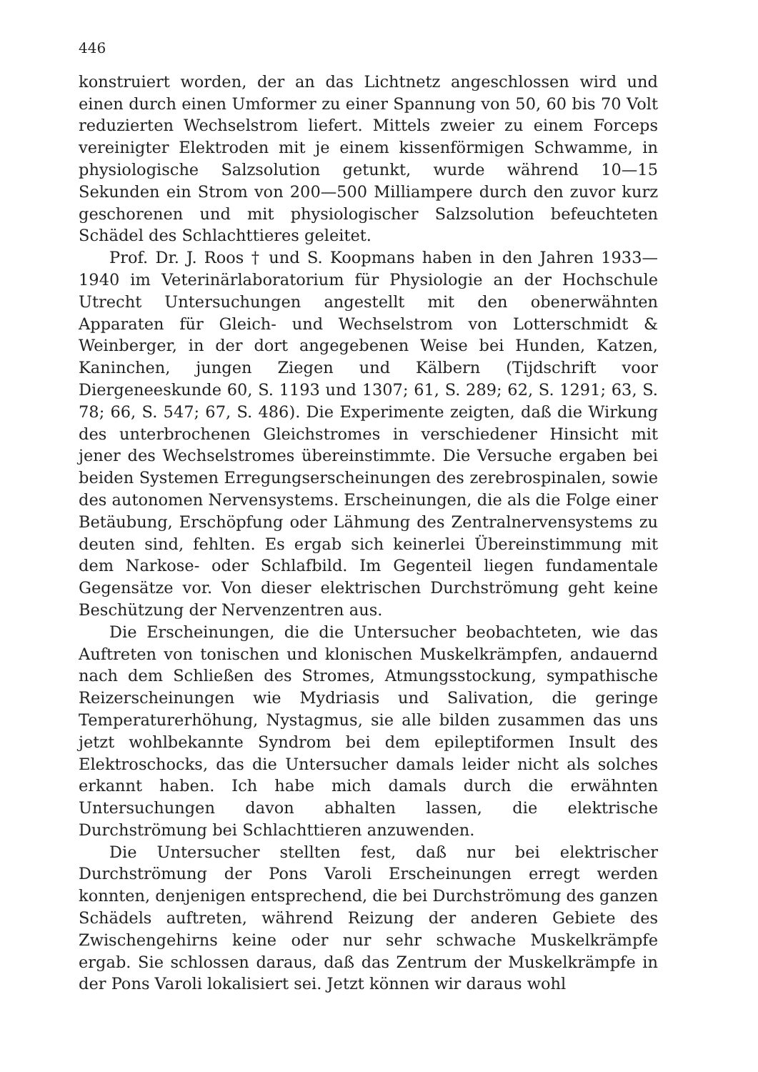446
konstruiert worden, der an das Lichtnetz angeschlossen wird und einen durch einen Umformer zu einer Spannung von 50, 60 bis 70 Volt reduzierten Wechselstrom liefert. Mittels zweier zu einem Forceps vereinigter Elektroden mit je einem kissenförmigen Schwamme, in physiologische Salzsolution getunkt, wurde während 10—15 Sekunden ein Strom von 200—500 Milliampere durch den zuvor kurz geschorenen und mit physiologischer Salzsolution befeuchteten Schädel des Schlachttieres geleitet.
Prof. Dr. J. Roos † und S. Koopmans haben in den Jahren 1933—1940 im Veterinärlaboratorium für Physiologie an der Hochschule Utrecht Untersuchungen angestellt mit den obenerwähnten Apparaten für Gleich- und Wechselstrom von Lotterschmidt & Weinberger, in der dort angegebenen Weise bei Hunden, Katzen, Kaninchen, jungen Ziegen und Kälbern (Tijdschrift voor Diergeneeskunde 60, S. 1193 und 1307; 61, S. 289; 62, S. 1291; 63, S. 78; 66, S. 547; 67, S. 486). Die Experimente zeigten, daß die Wirkung des unterbrochenen Gleichstromes in verschiedener Hinsicht mit jener des Wechselstromes übereinstimmte. Die Versuche ergaben bei beiden Systemen Erregungserscheinungen des zerebrospinalen, sowie des autonomen Nervensystems. Erscheinungen, die als die Folge einer Betäubung, Erschöpfung oder Lähmung des Zentralnervensystems zu deuten sind, fehlten. Es ergab sich keinerlei Übereinstimmung mit dem Narkose- oder Schlafbild. Im Gegenteil liegen fundamentale Gegensätze vor. Von dieser elektrischen Durchströmung geht keine Beschützung der Nervenzentren aus.
Die Erscheinungen, die die Untersucher beobachteten, wie das Auftreten von tonischen und klonischen Muskelkrämpfen, andauernd nach dem Schließen des Stromes, Atmungsstockung, sympathische Reizerscheinungen wie Mydriasis und Salivation, die geringe Temperaturerhöhung, Nystagmus, sie alle bilden zusammen das uns jetzt wohlbekannte Syndrom bei dem epileptiformen Insult des Elektroschocks, das die Untersucher damals leider nicht als solches erkannt haben. Ich habe mich damals durch die erwähnten Untersuchungen davon abhalten lassen, die elektrische Durchströmung bei Schlachttieren anzuwenden.
Die Untersucher stellten fest, daß nur bei elektrischer Durchströmung der Pons Varoli Erscheinungen erregt werden konnten, denjenigen entsprechend, die bei Durchströmung des ganzen Schädels auftreten, während Reizung der anderen Gebiete des Zwischengehirns keine oder nur sehr schwache Muskelkrämpfe ergab. Sie schlossen daraus, daß das Zentrum der Muskelkrämpfe in der Pons Varoli lokalisiert sei. Jetzt können wir daraus wohl